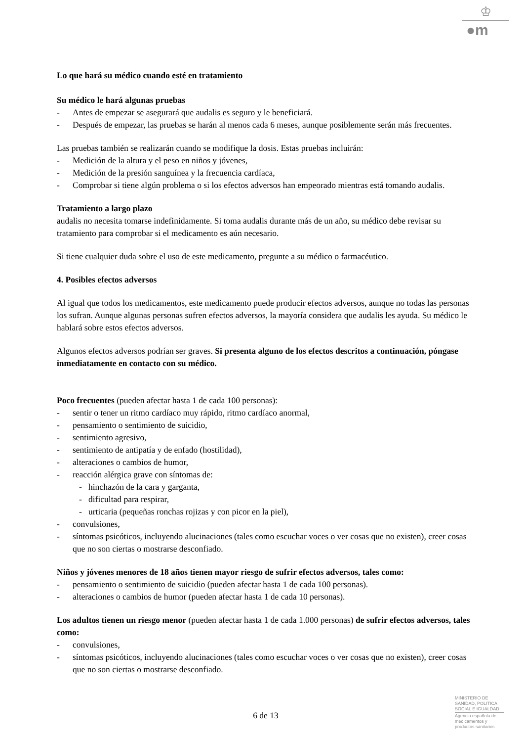♔
●m
Lo que hará su médico cuando esté en tratamiento
Su médico le hará algunas pruebas
- Antes de empezar se asegurará que audalis es seguro y le beneficiará.
- Después de empezar, las pruebas se harán al menos cada 6 meses, aunque posiblemente serán más frecuentes.
Las pruebas también se realizarán cuando se modifique la dosis. Estas pruebas incluirán:
- Medición de la altura y el peso en niños y jóvenes,
- Medición de la presión sanguínea y la frecuencia cardíaca,
- Comprobar si tiene algún problema o si los efectos adversos han empeorado mientras está tomando audalis.
Tratamiento a largo plazo
audalis no necesita tomarse indefinidamente. Si toma audalis durante más de un año, su médico debe revisar su tratamiento para comprobar si el medicamento es aún necesario.
Si tiene cualquier duda sobre el uso de este medicamento, pregunte a su médico o farmacéutico.
4. Posibles efectos adversos
Al igual que todos los medicamentos, este medicamento puede producir efectos adversos, aunque no todas las personas los sufran. Aunque algunas personas sufren efectos adversos, la mayoría considera que audalis les ayuda. Su médico le hablará sobre estos efectos adversos.
Algunos efectos adversos podrían ser graves. Si presenta alguno de los efectos descritos a continuación, póngase inmediatamente en contacto con su médico.
Poco frecuentes (pueden afectar hasta 1 de cada 100 personas):
- sentir o tener un ritmo cardíaco muy rápido, ritmo cardíaco anormal,
- pensamiento o sentimiento de suicidio,
- sentimiento agresivo,
- sentimiento de antipatía y de enfado (hostilidad),
- alteraciones o cambios de humor,
- reacción alérgica grave con síntomas de:
- hinchazón de la cara y garganta,
- dificultad para respirar,
- urticaria (pequeñas ronchas rojizas y con picor en la piel),
- convulsiones,
- síntomas psicóticos, incluyendo alucinaciones (tales como escuchar voces o ver cosas que no existen), creer cosas que no son ciertas o mostrarse desconfiado.
Niños y jóvenes menores de 18 años tienen mayor riesgo de sufrir efectos adversos, tales como:
- pensamiento o sentimiento de suicidio (pueden afectar hasta 1 de cada 100 personas).
- alteraciones o cambios de humor (pueden afectar hasta 1 de cada 10 personas).
Los adultos tienen un riesgo menor (pueden afectar hasta 1 de cada 1.000 personas) de sufrir efectos adversos, tales como:
- convulsiones,
- síntomas psicóticos, incluyendo alucinaciones (tales como escuchar voces o ver cosas que no existen), creer cosas que no son ciertas o mostrarse desconfiado.
6 de 13
MINISTERIO DE
SANIDAD, POLITICA
SOCIAL E IGUALDAD
Agencia española de
medicamentos y
productos sanitarios